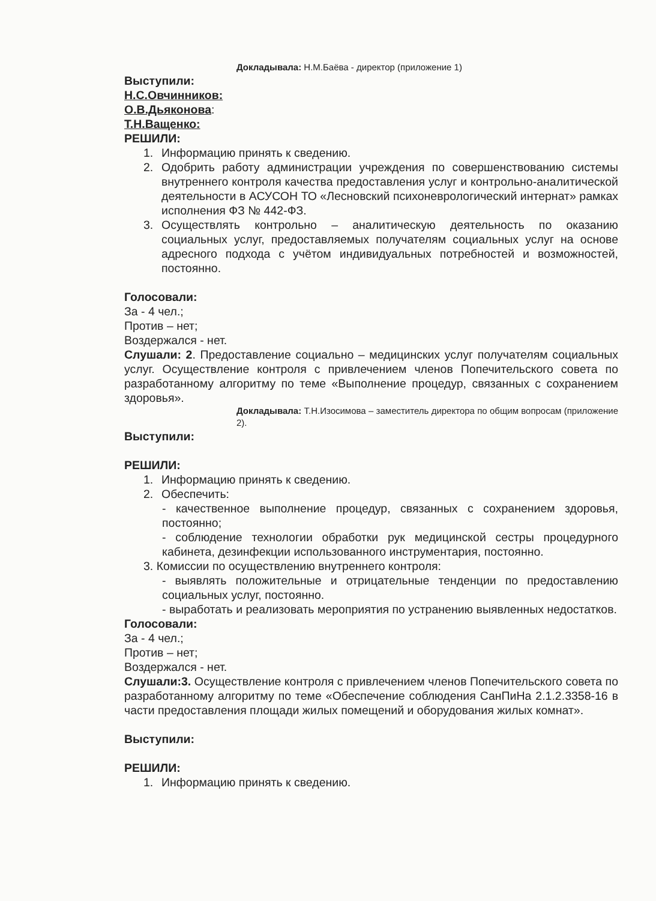Докладывала: Н.М.Баёва - директор (приложение 1)
Выступили:
Н.С.Овчинников:
О.В.Дьяконова:
Т.Н.Ващенко:
РЕШИЛИ:
1. Информацию принять к сведению.
2. Одобрить работу администрации учреждения по совершенствованию системы внутреннего контроля качества предоставления услуг и контрольно-аналитической деятельности в АСУСОН ТО «Лесновский психоневрологический интернат» рамках исполнения ФЗ № 442-ФЗ.
3. Осуществлять контрольно – аналитическую деятельность по оказанию социальных услуг, предоставляемых получателям социальных услуг на основе адресного подхода с учётом индивидуальных потребностей и возможностей, постоянно.
Голосовали:
За - 4 чел.;
Против – нет;
Воздержался - нет.
Слушали: 2. Предоставление социально – медицинских услуг получателям социальных услуг. Осуществление контроля с привлечением членов Попечительского совета по разработанному алгоритму по теме «Выполнение процедур, связанных с сохранением здоровья».
Докладывала: Т.Н.Изосимова – заместитель директора по общим вопросам (приложение 2).
Выступили:
РЕШИЛИ:
1. Информацию принять к сведению.
2. Обеспечить:
- качественное выполнение процедур, связанных с сохранением здоровья, постоянно;
- соблюдение технологии обработки рук медицинской сестры процедурного кабинета, дезинфекции использованного инструментария, постоянно.
3. Комиссии по осуществлению внутреннего контроля:
- выявлять положительные и отрицательные тенденции по предоставлению социальных услуг, постоянно.
- выработать и реализовать мероприятия по устранению выявленных недостатков.
Голосовали:
За - 4 чел.;
Против – нет;
Воздержался - нет.
Слушали:3. Осуществление контроля с привлечением членов Попечительского совета по разработанному алгоритму по теме «Обеспечение соблюдения СанПиНа 2.1.2.3358-16 в части предоставления площади жилых помещений и оборудования жилых комнат».
Выступили:
РЕШИЛИ:
1. Информацию принять к сведению.